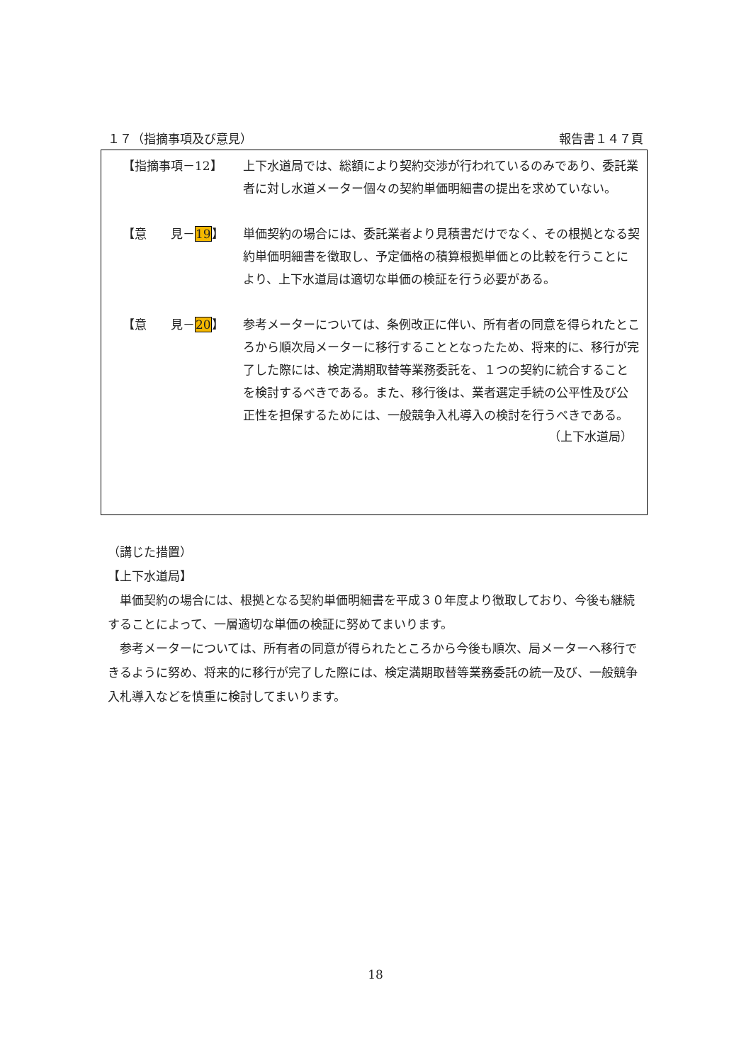１７（指摘事項及び意見） 報告書１４７頁
【指摘事項－12】 上下水道局では、総額により契約交渉が行われているのみであり、委託業者に対し水道メーター個々の契約単価明細書の提出を求めていない。
【意　　見－19】 単価契約の場合には、委託業者より見積書だけでなく、その根拠となる契約単価明細書を徴取し、予定価格の積算根拠単価との比較を行うことにより、上下水道局は適切な単価の検証を行う必要がある。
【意　　見－20】 参考メーターについては、条例改正に伴い、所有者の同意を得られたところから順次局メーターに移行することとなったため、将来的に、移行が完了した際には、検定満期取替等業務委託を、１つの契約に統合することを検討するべきである。また、移行後は、業者選定手続の公平性及び公正性を担保するためには、一般競争入札導入の検討を行うべきである。
（上下水道局）
（講じた措置）
【上下水道局】
　単価契約の場合には、根拠となる契約単価明細書を平成３０年度より徴取しており、今後も継続することによって、一層適切な単価の検証に努めてまいります。
　参考メーターについては、所有者の同意が得られたところから今後も順次、局メーターへ移行できるように努め、将来的に移行が完了した際には、検定満期取替等業務委託の統一及び、一般競争入札導入などを慎重に検討してまいります。
18